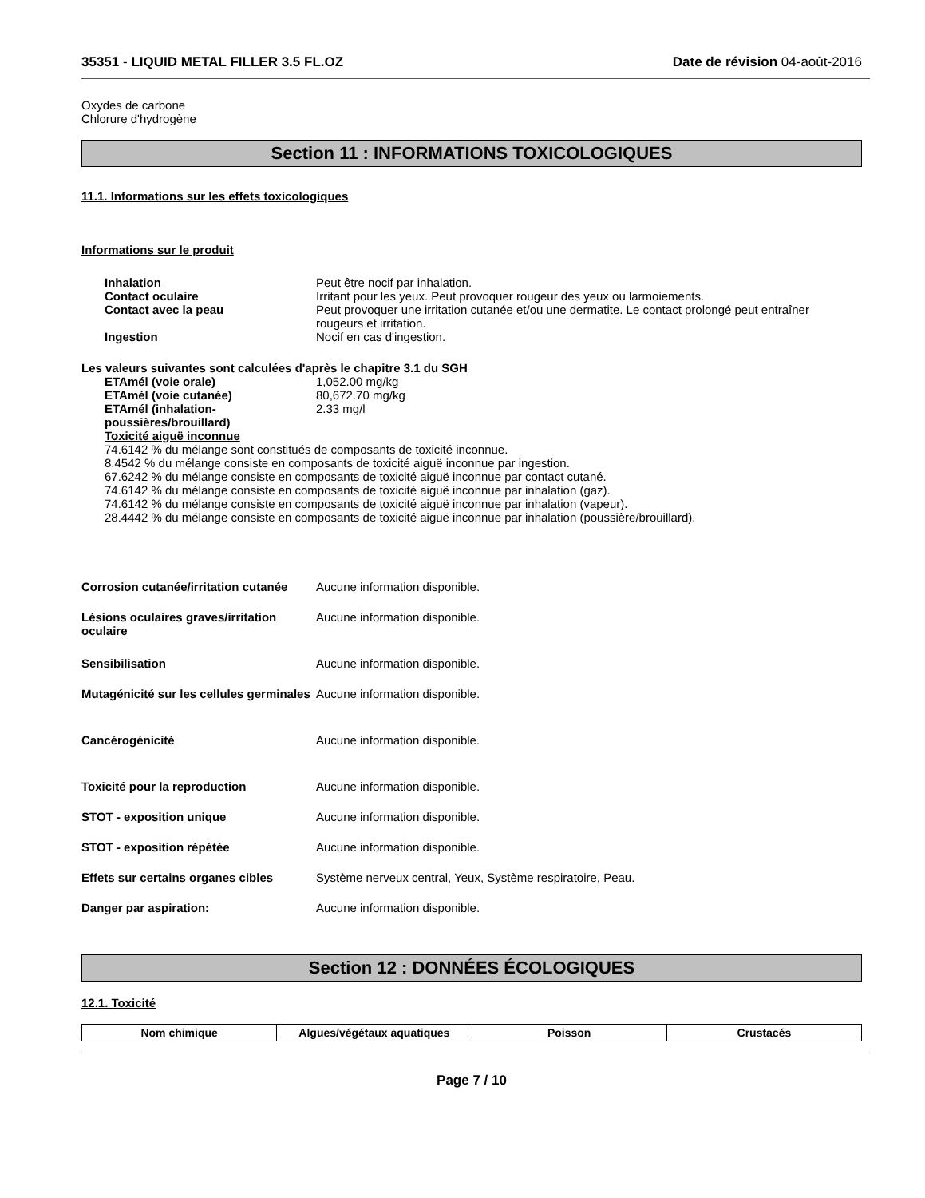35351 - LIQUID METAL FILLER 3.5 FL.OZ Date de révision 04-août-2016
Oxydes de carbone
Chlorure d'hydrogène
Section 11 : INFORMATIONS TOXICOLOGIQUES
11.1. Informations sur les effets toxicologiques
Informations sur le produit
| Inhalation | Peut être nocif par inhalation. |
| Contact oculaire | Irritant pour les yeux. Peut provoquer rougeur des yeux ou larmoiements. |
| Contact avec la peau | Peut provoquer une irritation cutanée et/ou une dermatite. Le contact prolongé peut entraîner rougeurs et irritation. |
| Ingestion | Nocif en cas d'ingestion. |
Les valeurs suivantes sont calculées d'après le chapitre 3.1 du SGH
| ETAmél (voie orale) | 1,052.00 mg/kg |
| ETAmél (voie cutanée) | 80,672.70 mg/kg |
| ETAmél (inhalation-poussières/brouillard) | 2.33 mg/l |
Toxicité aiguë inconnue
74.6142 % du mélange sont constitués de composants de toxicité inconnue.
8.4542 % du mélange consiste en composants de toxicité aiguë inconnue par ingestion.
67.6242 % du mélange consiste en composants de toxicité aiguë inconnue par contact cutané.
74.6142 % du mélange consiste en composants de toxicité aiguë inconnue par inhalation (gaz).
74.6142 % du mélange consiste en composants de toxicité aiguë inconnue par inhalation (vapeur).
28.4442 % du mélange consiste en composants de toxicité aiguë inconnue par inhalation (poussière/brouillard).
| Corrosion cutanée/irritation cutanée | Aucune information disponible. |
| Lésions oculaires graves/irritation oculaire | Aucune information disponible. |
| Sensibilisation | Aucune information disponible. |
| Mutagénicité sur les cellules germinales | Aucune information disponible. |
| Cancérogénicité | Aucune information disponible. |
| Toxicité pour la reproduction | Aucune information disponible. |
| STOT - exposition unique | Aucune information disponible. |
| STOT - exposition répétée | Aucune information disponible. |
| Effets sur certains organes cibles | Système nerveux central, Yeux, Système respiratoire, Peau. |
| Danger par aspiration: | Aucune information disponible. |
Section 12 : DONNÉES ÉCOLOGIQUES
12.1. Toxicité
| Nom chimique | Algues/végétaux aquatiques | Poisson | Crustacés |
| --- | --- | --- | --- |
Page 7 / 10